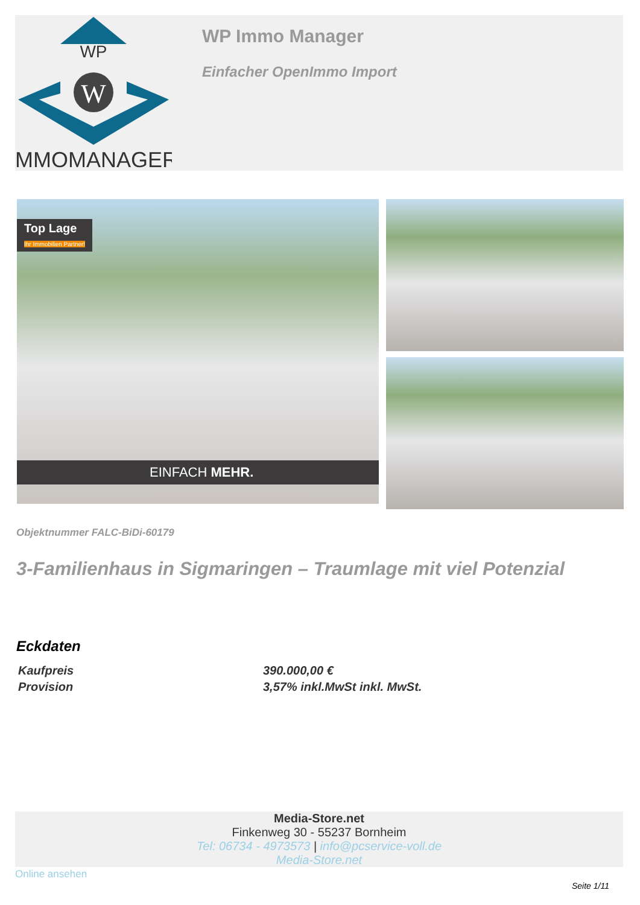WP
W
IMMOMANAGER
WP Immo Manager
Einfacher OpenImmo Import
Top Lage
Ihr Immobilien Partner!
EINFACH MEHR.
Objektnummer FALC-BiDi-60179
3-Familienhaus in Sigmaringen – Traumlage mit viel Potenzial
Eckdaten
| Kaufpreis | 390.000,00 € |
| Provision | 3,57% inkl.MwSt inkl. MwSt. |
Media-Store.net
Finkenweg 30 - 55237 Bornheim
Tel: 06734 - 4973573 | info@pcservice-voll.de
Media-Store.net
Online ansehen
Seite 1/11